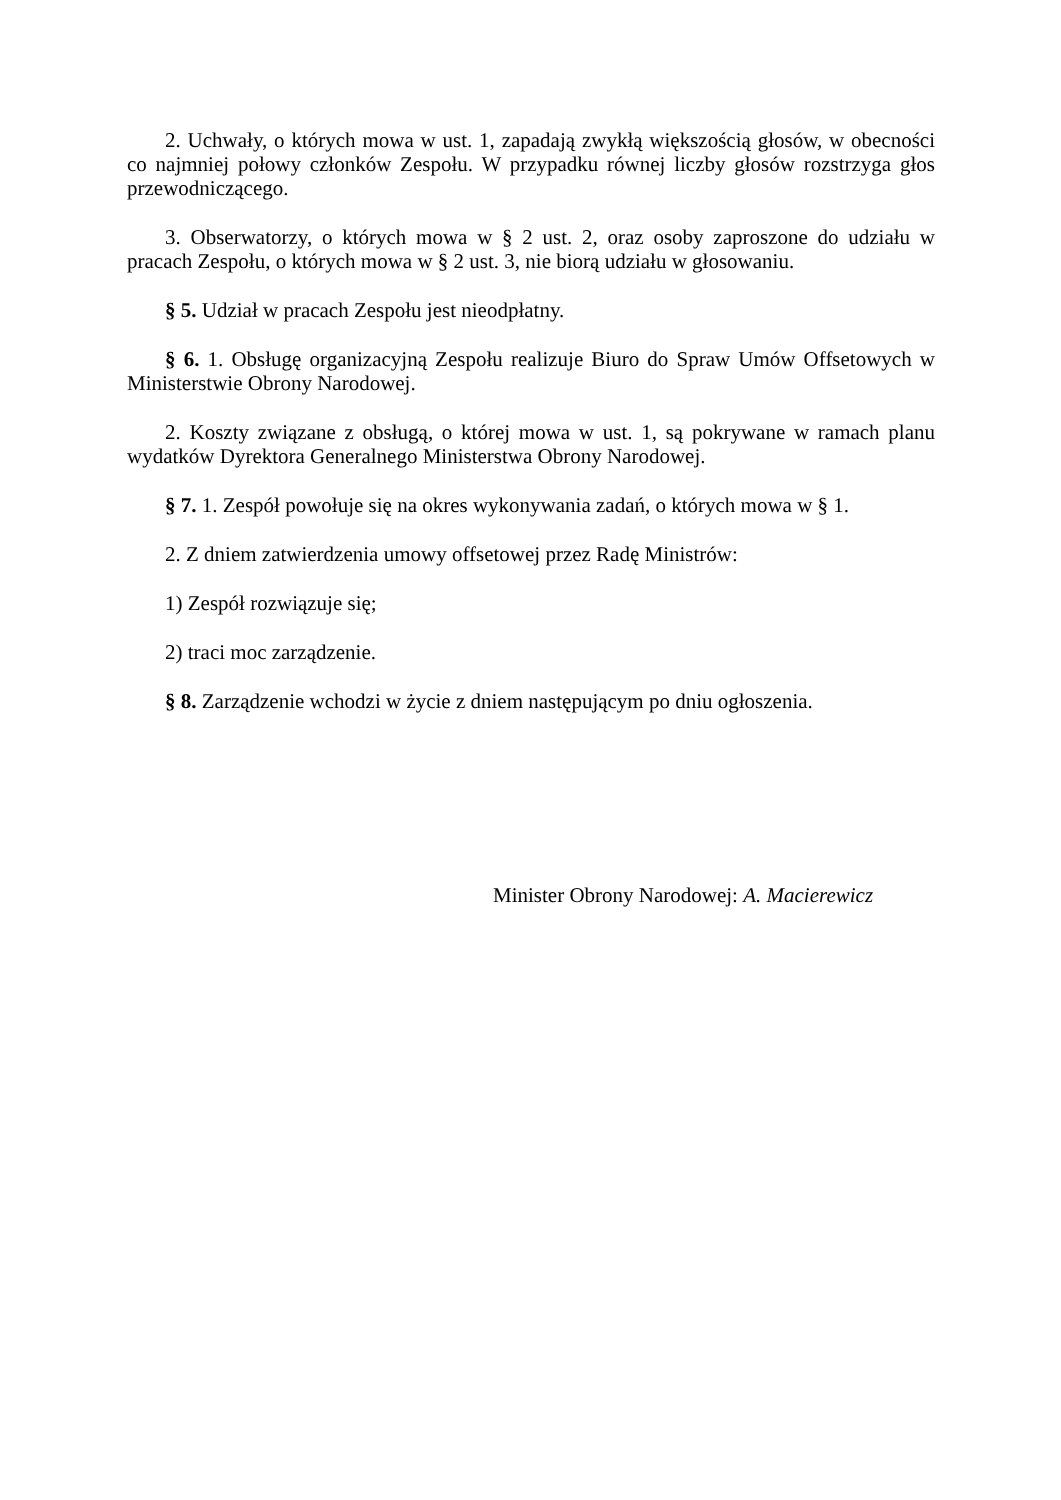2. Uchwały, o których mowa w ust. 1, zapadają zwykłą większością głosów, w obecności co najmniej połowy członków Zespołu. W przypadku równej liczby głosów rozstrzyga głos przewodniczącego.
3. Obserwatorzy, o których mowa w § 2 ust. 2, oraz osoby zaproszone do udziału w pracach Zespołu, o których mowa w § 2 ust. 3, nie biorą udziału w głosowaniu.
§ 5. Udział w pracach Zespołu jest nieodpłatny.
§ 6. 1. Obsługę organizacyjną Zespołu realizuje Biuro do Spraw Umów Offsetowych w Ministerstwie Obrony Narodowej.
2. Koszty związane z obsługą, o której mowa w ust. 1, są pokrywane w ramach planu wydatków Dyrektora Generalnego Ministerstwa Obrony Narodowej.
§ 7. 1. Zespół powołuje się na okres wykonywania zadań, o których mowa w § 1.
2. Z dniem zatwierdzenia umowy offsetowej przez Radę Ministrów:
1) Zespół rozwiązuje się;
2) traci moc zarządzenie.
§ 8. Zarządzenie wchodzi w życie z dniem następującym po dniu ogłoszenia.
Minister Obrony Narodowej: A. Macierewicz